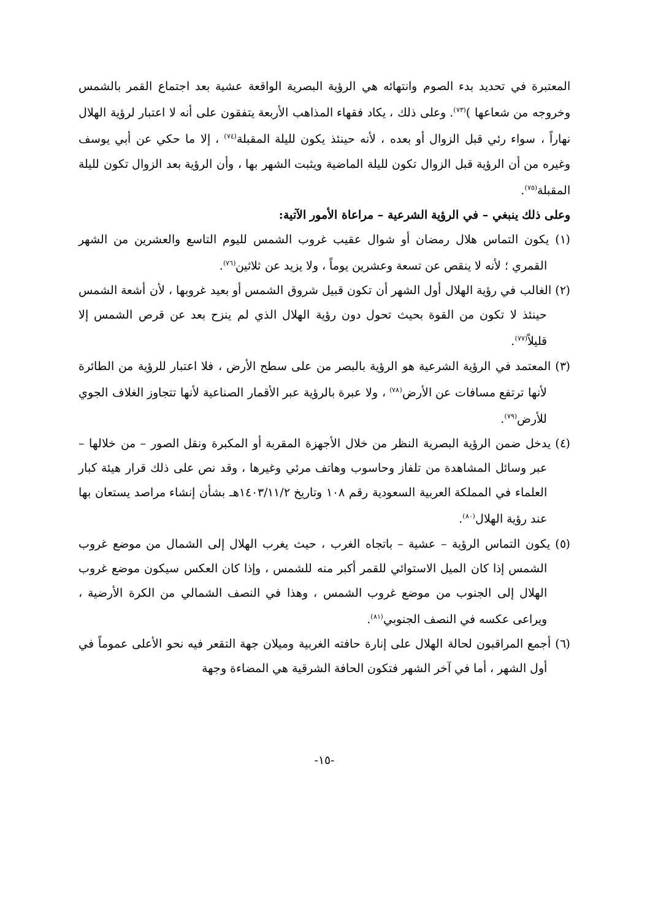المعتبرة في تحديد بدء الصوم وانتهائه هي الرؤية البصرية الواقعة عشية بعد اجتماع القمر بالشمس وخروجه من شعاعها )<sup>(٧٣)</sup>. وعلى ذلك ، يكاد فقهاء المذاهب الأربعة يتفقون على أنه لا اعتبار لرؤية الهلال نهاراً ، سواء رئي قبل الزوال أو بعده ، لأنه حينئذ يكون لليلة المقبلة<sup>(٧٤)</sup> ، إلا ما حكي عن أبي يوسف وغيره من أن الرؤية قبل الزوال تكون لليلة الماضية ويثبت الشهر بها ، وأن الرؤية بعد الزوال تكون لليلة المقبلة<sup>(٧٥)</sup>.
وعلى ذلك ينبغي – في الرؤية الشرعية – مراعاة الأمور الآتية:
(١) يكون التماس هلال رمضان أو شوال عقيب غروب الشمس لليوم التاسع والعشرين من الشهر القمري ؛ لأنه لا ينقص عن تسعة وعشرين يوماً ، ولا يزيد عن ثلاثين<sup>(٧٦)</sup>.
(٢) الغالب في رؤية الهلال أول الشهر أن تكون قبيل شروق الشمس أو بعيد غروبها ، لأن أشعة الشمس حينئذ لا تكون من القوة بحيث تحول دون رؤية الهلال الذي لم ينزح بعد عن قرص الشمس إلا قليلاً<sup>(٧٧)</sup>.
(٣) المعتمد في الرؤية الشرعية هو الرؤية بالبصر من على سطح الأرض ، فلا اعتبار للرؤية من الطائرة لأنها ترتفع مسافات عن الأرض<sup>(٧٨)</sup> ، ولا عبرة بالرؤية عبر الأقمار الصناعية لأنها تتجاوز الغلاف الجوي للأرض<sup>(٧٩)</sup>.
(٤) يدخل ضمن الرؤية البصرية النظر من خلال الأجهزة المقربة أو المكبرة ونقل الصور – من خلالها – عبر وسائل المشاهدة من تلفاز وحاسوب وهاتف مرئي وغيرها ، وقد نص على ذلك قرار هيئة كبار العلماء في المملكة العربية السعودية رقم ١٠٨ وتاريخ ١٤٠٣/١١/٢هـ بشأن إنشاء مراصد يستعان بها عند رؤية الهلال<sup>(٨٠)</sup>.
(٥) يكون التماس الرؤية – عشية – باتجاه الغرب ، حيث يغرب الهلال إلى الشمال من موضع غروب الشمس إذا كان الميل الاستوائي للقمر أكبر منه للشمس ، وإذا كان العكس سيكون موضع غروب الهلال إلى الجنوب من موضع غروب الشمس ، وهذا في النصف الشمالي من الكرة الأرضية ، ويراعى عكسه في النصف الجنوبي<sup>(٨١)</sup>.
(٦) أجمع المراقبون لحالة الهلال على إنارة حافته الغربية وميلان جهة التقعر فيه نحو الأعلى عموماً في أول الشهر ، أما في آخر الشهر فتكون الحافة الشرقية هي المضاءة وجهة
-١٥-